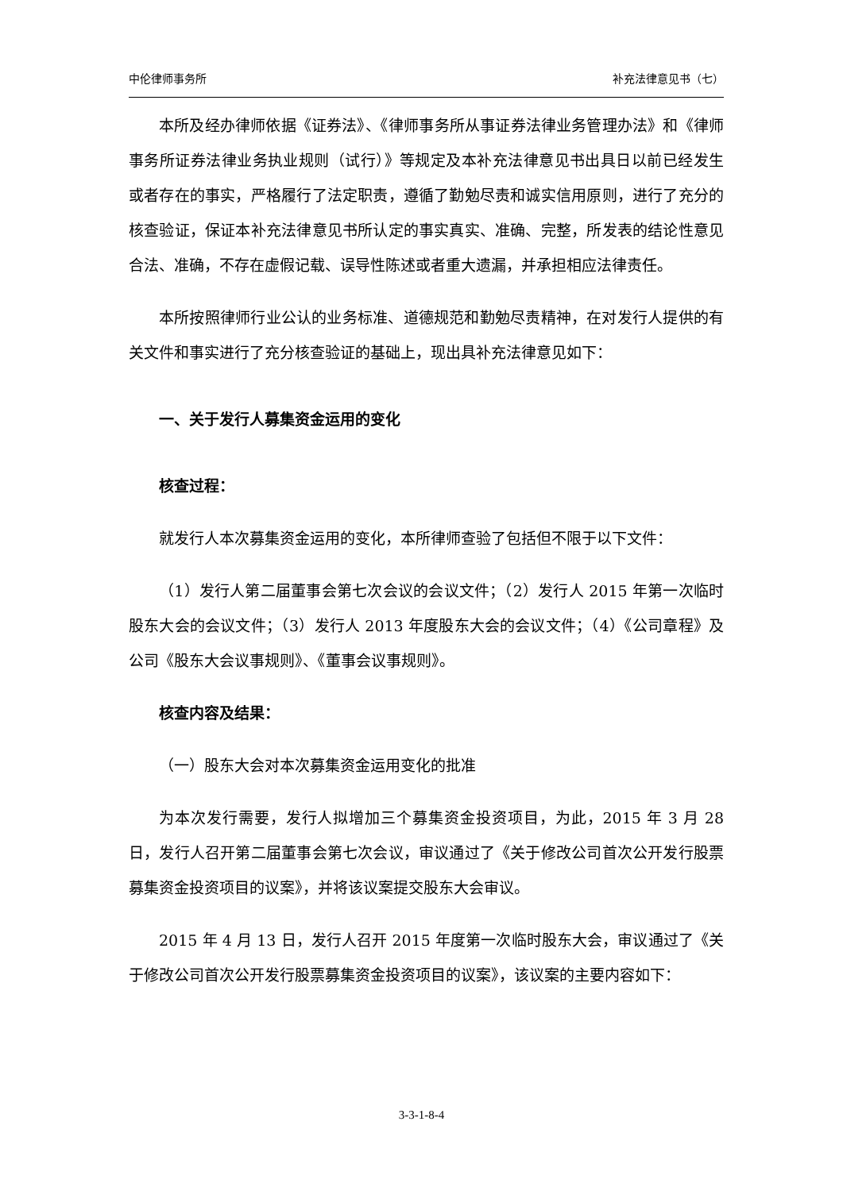中伦律师事务所 补充法律意见书（七）
本所及经办律师依据《证券法》、《律师事务所从事证券法律业务管理办法》和《律师事务所证券法律业务执业规则（试行）》等规定及本补充法律意见书出具日以前已经发生或者存在的事实，严格履行了法定职责，遵循了勤勉尽责和诚实信用原则，进行了充分的核查验证，保证本补充法律意见书所认定的事实真实、准确、完整，所发表的结论性意见合法、准确，不存在虚假记载、误导性陈述或者重大遗漏，并承担相应法律责任。
本所按照律师行业公认的业务标准、道德规范和勤勉尽责精神，在对发行人提供的有关文件和事实进行了充分核查验证的基础上，现出具补充法律意见如下：
一、关于发行人募集资金运用的变化
核查过程：
就发行人本次募集资金运用的变化，本所律师查验了包括但不限于以下文件：
（1）发行人第二届董事会第七次会议的会议文件；（2）发行人 2015 年第一次临时股东大会的会议文件；（3）发行人 2013 年度股东大会的会议文件；（4）《公司章程》及公司《股东大会议事规则》、《董事会议事规则》。
核查内容及结果：
（一）股东大会对本次募集资金运用变化的批准
为本次发行需要，发行人拟增加三个募集资金投资项目，为此，2015 年 3 月 28 日，发行人召开第二届董事会第七次会议，审议通过了《关于修改公司首次公开发行股票募集资金投资项目的议案》，并将该议案提交股东大会审议。
2015 年 4 月 13 日，发行人召开 2015 年度第一次临时股东大会，审议通过了《关于修改公司首次公开发行股票募集资金投资项目的议案》，该议案的主要内容如下：
3-3-1-8-4